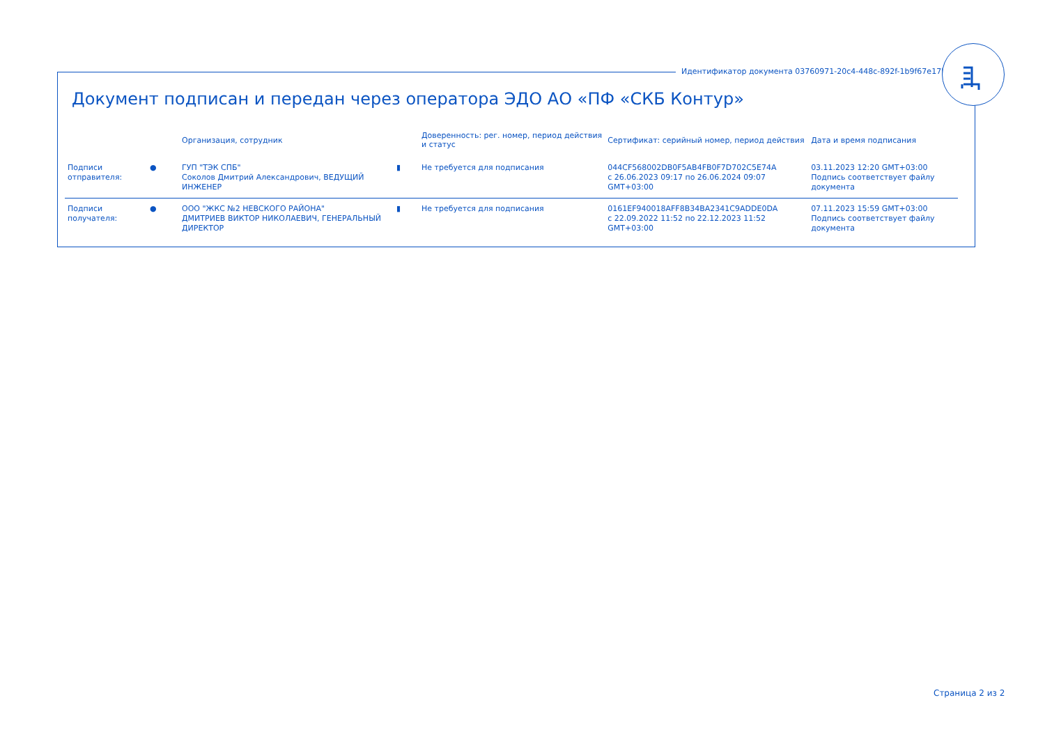Идентификатор документа 03760971-20c4-448c-892f-1b9f67e17b4f
Документ подписан и передан через оператора ЭДО АО «ПФ «СКБ Контур»
| | | Организация, сотрудник | | Доверенность: рег. номер, период действия и статус | Сертификат: серийный номер, период действия | Дата и время подписания |
| --- | --- | --- | --- | --- | --- | --- |
| Подписи отправителя: | ● | ГУП "ТЭК СПБ" Соколов Дмитрий Александрович, ВЕДУЩИЙ ИНЖЕНЕР | ▮ | Не требуется для подписания | 044CF568002DB0F5AB4FB0F7D702C5E74A с 26.06.2023 09:17 по 26.06.2024 09:07 GMT+03:00 | 03.11.2023 12:20 GMT+03:00 Подпись соответствует файлу документа |
| Подписи получателя: | ● | ООО "ЖКС №2 НЕВСКОГО РАЙОНА" ДМИТРИЕВ ВИКТОР НИКОЛАЕВИЧ, ГЕНЕРАЛЬНЫЙ ДИРЕКТОР | ▮ | Не требуется для подписания | 0161EF940018AFF8B34BA2341C9ADDE0DA с 22.09.2022 11:52 по 22.12.2023 11:52 GMT+03:00 | 07.11.2023 15:59 GMT+03:00 Подпись соответствует файлу документа |
Страница 2 из 2